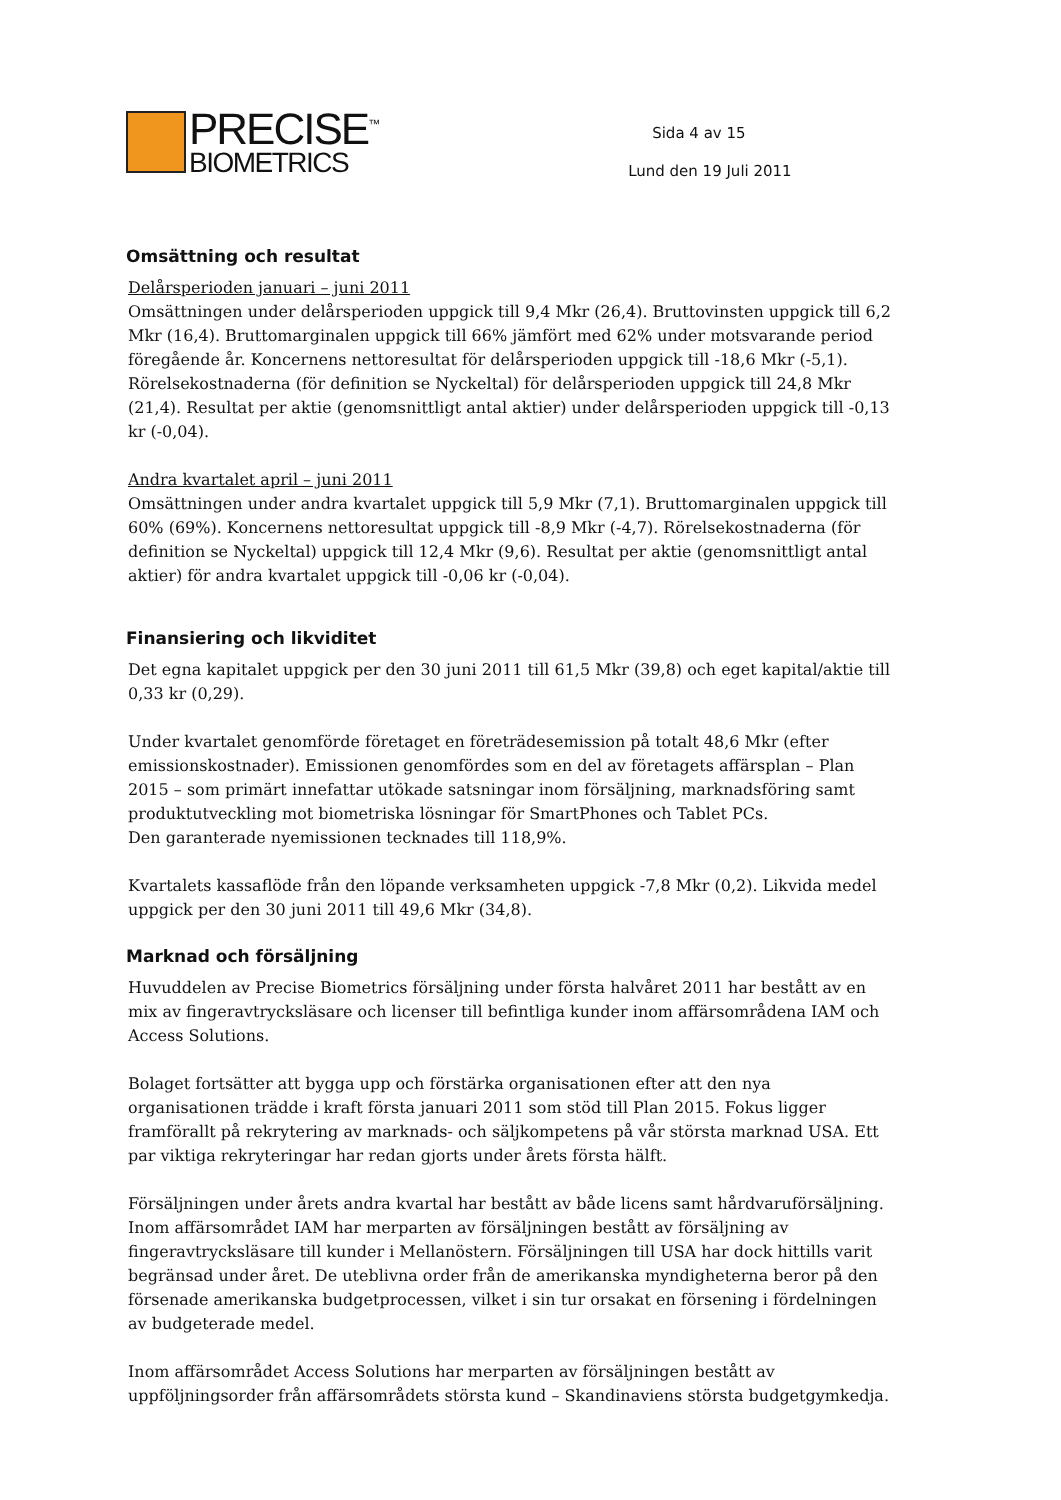PRECISE<sup>™</sup>
BIOMETRICS
Sida 4 av 15
Lund den 19 Juli 2011
Omsättning och resultat
Delårsperioden januari – juni 2011
Omsättningen under delårsperioden uppgick till 9,4 Mkr (26,4). Bruttovinsten uppgick till 6,2 Mkr (16,4). Bruttomarginalen uppgick till 66% jämfört med 62% under motsvarande period föregående år. Koncernens nettoresultat för delårsperioden uppgick till -18,6 Mkr (-5,1). Rörelsekostnaderna (för definition se Nyckeltal) för delårsperioden uppgick till 24,8 Mkr (21,4). Resultat per aktie (genomsnittligt antal aktier) under delårsperioden uppgick till -0,13 kr (-0,04).
Andra kvartalet april – juni 2011
Omsättningen under andra kvartalet uppgick till 5,9 Mkr (7,1). Bruttomarginalen uppgick till 60% (69%). Koncernens nettoresultat uppgick till -8,9 Mkr (-4,7). Rörelsekostnaderna (för definition se Nyckeltal) uppgick till 12,4 Mkr (9,6). Resultat per aktie (genomsnittligt antal aktier) för andra kvartalet uppgick till -0,06 kr (-0,04).
Finansiering och likviditet
Det egna kapitalet uppgick per den 30 juni 2011 till 61,5 Mkr (39,8) och eget kapital/aktie till 0,33 kr (0,29).
Under kvartalet genomförde företaget en företrädesemission på totalt 48,6 Mkr (efter emissionskostnader). Emissionen genomfördes som en del av företagets affärsplan – Plan 2015 – som primärt innefattar utökade satsningar inom försäljning, marknadsföring samt produktutveckling mot biometriska lösningar för SmartPhones och Tablet PCs.
Den garanterade nyemissionen tecknades till 118,9%.
Kvartalets kassaflöde från den löpande verksamheten uppgick -7,8 Mkr (0,2). Likvida medel uppgick per den 30 juni 2011 till 49,6 Mkr (34,8).
Marknad och försäljning
Huvuddelen av Precise Biometrics försäljning under första halvåret 2011 har bestått av en mix av fingeravtrycksläsare och licenser till befintliga kunder inom affärsområdena IAM och Access Solutions.
Bolaget fortsätter att bygga upp och förstärka organisationen efter att den nya organisationen trädde i kraft första januari 2011 som stöd till Plan 2015. Fokus ligger framförallt på rekrytering av marknads- och säljkompetens på vår största marknad USA. Ett par viktiga rekryteringar har redan gjorts under årets första hälft.
Försäljningen under årets andra kvartal har bestått av både licens samt hårdvaruförsäljning. Inom affärsområdet IAM har merparten av försäljningen bestått av försäljning av fingeravtrycksläsare till kunder i Mellanöstern. Försäljningen till USA har dock hittills varit begränsad under året. De uteblivna order från de amerikanska myndigheterna beror på den försenade amerikanska budgetprocessen, vilket i sin tur orsakat en försening i fördelningen av budgeterade medel.
Inom affärsområdet Access Solutions har merparten av försäljningen bestått av uppföljningsorder från affärsområdets största kund – Skandinaviens största budgetgymkedja.